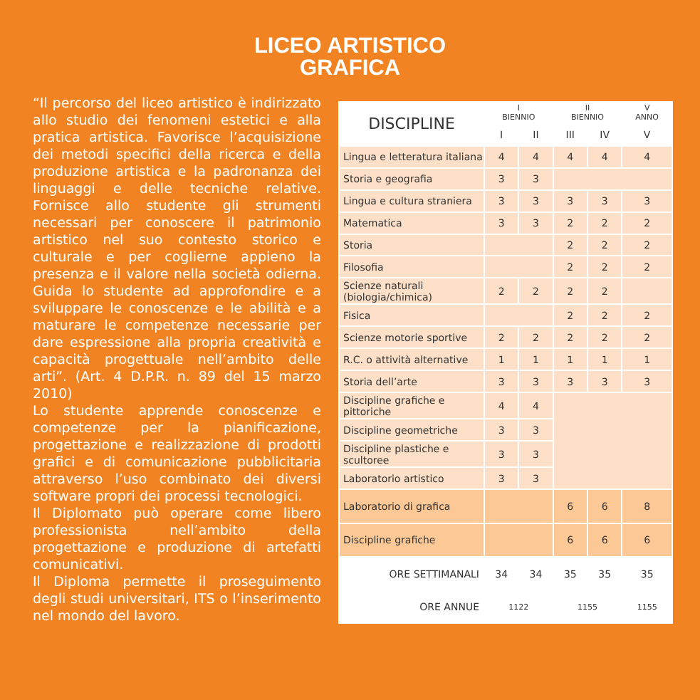LICEO ARTISTICO
GRAFICA
“Il percorso del liceo artistico è indirizzato allo studio dei fenomeni estetici e alla pratica artistica. Favorisce l’acquisizione dei metodi specifici della ricerca e della produzione artistica e la padronanza dei linguaggi e delle tecniche relative. Fornisce allo studente gli strumenti necessari per conoscere il patrimonio artistico nel suo contesto storico e culturale e per coglierne appieno la presenza e il valore nella società odierna. Guida lo studente ad approfondire e a sviluppare le conoscenze e le abilità e a maturare le competenze necessarie per dare espressione alla propria creatività e capacità progettuale nell’ambito delle arti”. (Art. 4 D.P.R. n. 89 del 15 marzo 2010)
Lo studente apprende conoscenze e competenze per la pianificazione, progettazione e realizzazione di prodotti grafici e di comunicazione pubblicitaria attraverso l’uso combinato dei diversi software propri dei processi tecnologici.
Il Diplomato può operare come libero professionista nell’ambito della progettazione e produzione di artefatti comunicativi.
Il Diploma permette il proseguimento degli studi universitari, ITS o l’inserimento nel mondo del lavoro.
| DISCIPLINE | I BIENNIO | | II BIENNIO | | V ANNO |
| --- | --- | --- | --- | --- | --- |
| | I | II | III | IV | V |
| Lingua e letteratura italiana | 4 | 4 | 4 | 4 | 4 |
| Storia e geografia | 3 | 3 | | | |
| Lingua e cultura straniera | 3 | 3 | 3 | 3 | 3 |
| Matematica | 3 | 3 | 2 | 2 | 2 |
| Storia | | | 2 | 2 | 2 |
| Filosofia | | | 2 | 2 | 2 |
| Scienze naturali (biologia/chimica) | 2 | 2 | 2 | 2 | |
| Fisica | | | 2 | 2 | 2 |
| Scienze motorie sportive | 2 | 2 | 2 | 2 | 2 |
| R.C. o attività alternative | 1 | 1 | 1 | 1 | 1 |
| Storia dell’arte | 3 | 3 | 3 | 3 | 3 |
| Discipline grafiche e pittoriche | 4 | 4 | | | |
| Discipline geometriche | 3 | 3 | | | |
| Discipline plastiche e scultoree | 3 | 3 | | | |
| Laboratorio artistico | 3 | 3 | | | |
| Laboratorio di grafica | | | 6 | 6 | 8 |
| Discipline grafiche | | | 6 | 6 | 6 |
| ORE SETTIMANALI | 34 | 34 | 35 | 35 | 35 |
| ORE ANNUE | 1122 | | 1155 | | 1155 |